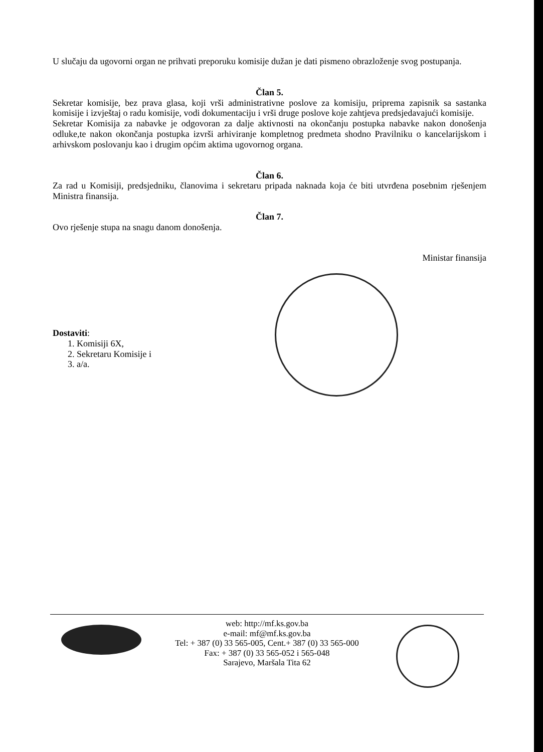U slučaju da ugovorni organ ne prihvati preporuku komisije dužan je dati pismeno obrazloženje svog postupanja.
Član 5.
Sekretar komisije, bez prava glasa, koji vrši administrativne poslove za komisiju, priprema zapisnik sa sastanka komisije i izvještaj o radu komisije, vodi dokumentaciju i vrši druge poslove koje zahtjeva predsjedavajući komisije.
Sekretar Komisija za nabavke je odgovoran za dalje aktivnosti na okončanju postupka nabavke nakon donošenja odluke,te nakon okončanja postupka izvrši arhiviranje kompletnog predmeta shodno Pravilniku o kancelarijskom i arhivskom poslovanju kao i drugim općim aktima ugovornog organa.
Član 6.
Za rad u Komisiji, predsjedniku, članovima i sekretaru pripada naknada koja će biti utvrđena posebnim rješenjem Ministra finansija.
Član 7.
Ovo rješenje stupa na snagu danom donošenja.
Ministar finansija
Dostaviti:
1. Komisiji 6X,
2. Sekretaru Komisije i
3. a/a.
web: http://mf.ks.gov.ba
e-mail: mf@mf.ks.gov.ba
Tel: + 387 (0) 33 565-005, Cent.+ 387 (0) 33 565-000
Fax: + 387 (0) 33 565-052 i 565-048
Sarajevo, Maršala Tita 62